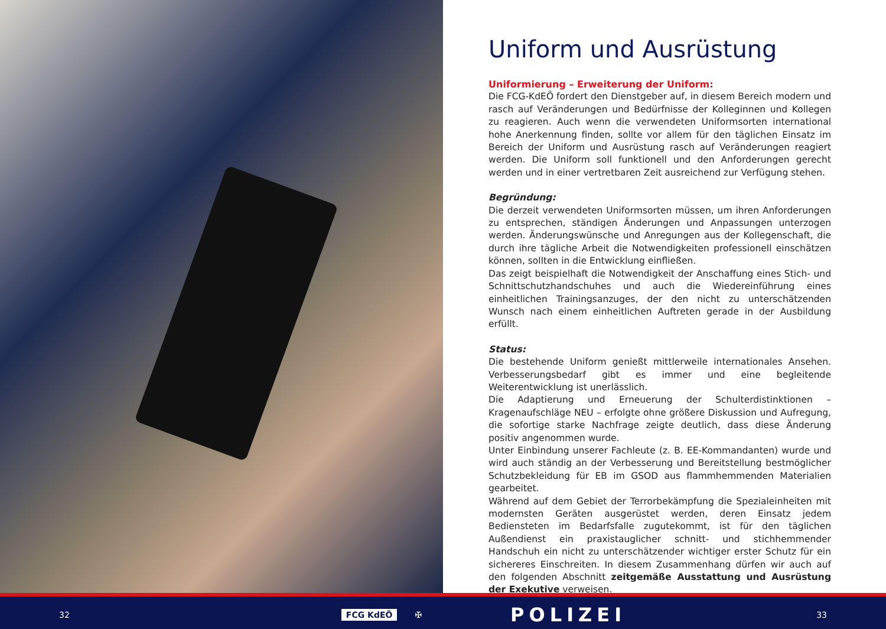Uniform und Ausrüstung
Uniformierung – Erweiterung der Uniform:
Die FCG-KdEÖ fordert den Dienstgeber auf, in diesem Bereich modern und rasch auf Veränderungen und Bedürfnisse der Kolleginnen und Kollegen zu reagieren. Auch wenn die verwendeten Uniformsorten international hohe Anerkennung finden, sollte vor allem für den täglichen Einsatz im Bereich der Uniform und Ausrüstung rasch auf Veränderungen reagiert werden. Die Uniform soll funktionell und den Anforderungen gerecht werden und in einer vertretbaren Zeit ausreichend zur Verfügung stehen.
Begründung:
Die derzeit verwendeten Uniformsorten müssen, um ihren Anforderungen zu entsprechen, ständigen Änderungen und Anpassungen unterzogen werden. Änderungswünsche und Anregungen aus der Kollegenschaft, die durch ihre tägliche Arbeit die Notwendigkeiten professionell einschätzen können, sollten in die Entwicklung einfließen.
Das zeigt beispielhaft die Notwendigkeit der Anschaffung eines Stich- und Schnittschutzhandschuhes und auch die Wiedereinführung eines einheitlichen Trainingsanzuges, der den nicht zu unterschätzenden Wunsch nach einem einheitlichen Auftreten gerade in der Ausbildung erfüllt.
Status:
Die bestehende Uniform genießt mittlerweile internationales Ansehen. Verbesserungsbedarf gibt es immer und eine begleitende Weiterentwicklung ist unerlässlich.
Die Adaptierung und Erneuerung der Schulterdistinktionen – Kragenaufschläge NEU – erfolgte ohne größere Diskussion und Aufregung, die sofortige starke Nachfrage zeigte deutlich, dass diese Änderung positiv angenommen wurde.
Unter Einbindung unserer Fachleute (z. B. EE-Kommandanten) wurde und wird auch ständig an der Verbesserung und Bereitstellung bestmöglicher Schutzbekleidung für EB im GSOD aus flammhemmenden Materialien gearbeitet.
Während auf dem Gebiet der Terrorbekämpfung die Spezialeinheiten mit modernsten Geräten ausgerüstet werden, deren Einsatz jedem Bediensteten im Bedarfsfalle zugutekommt, ist für den täglichen Außendienst ein praxistauglicher schnitt- und stichhemmender Handschuh ein nicht zu unterschätzender wichtiger erster Schutz für ein sichereres Einschreiten. In diesem Zusammenhang dürfen wir auch auf den folgenden Abschnitt zeitgemäße Ausstattung und Ausrüstung der Exekutive verweisen.
32 FCG KdEÖ ✠ POLIZEI 33